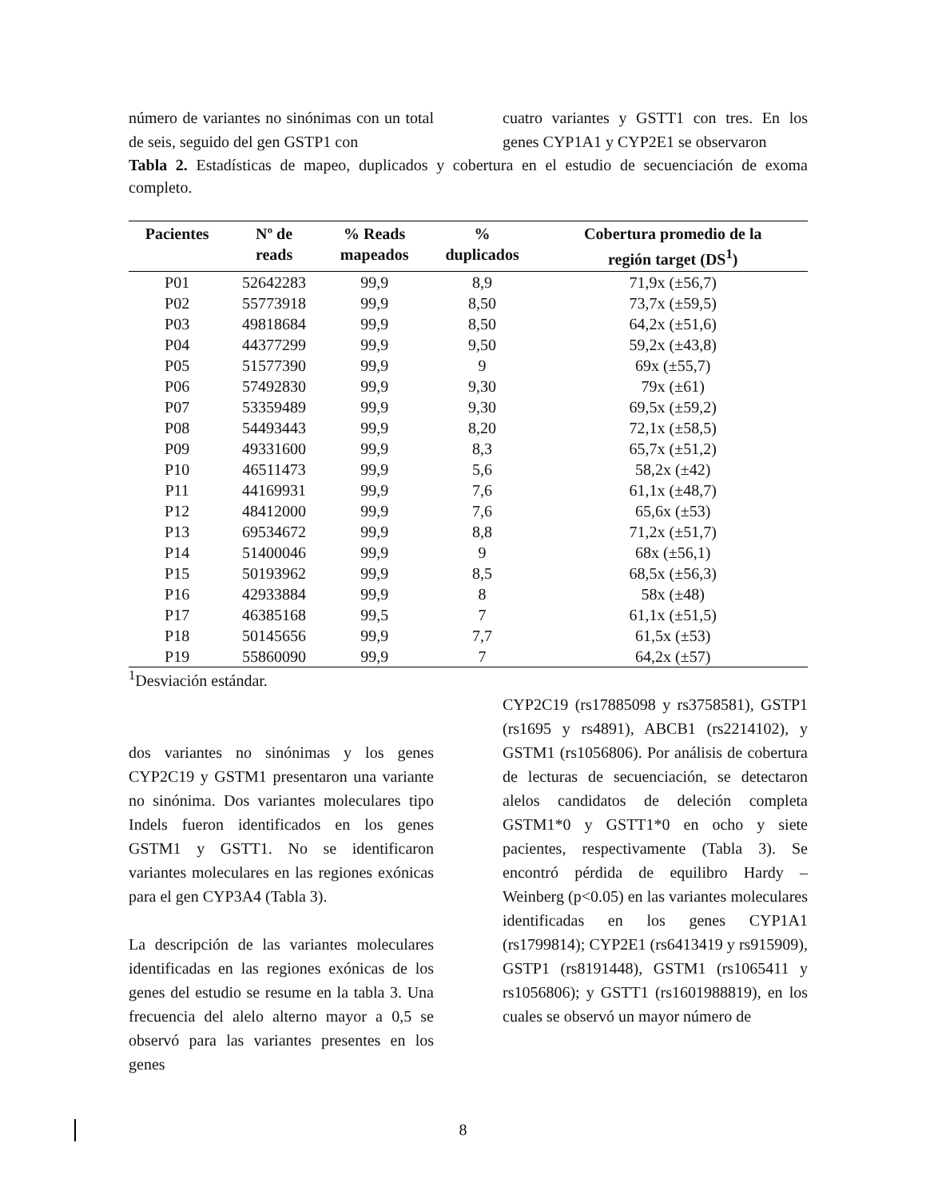número de variantes no sinónimas con un total de seis, seguido del gen GSTP1 con
cuatro variantes y GSTT1 con tres. En los genes CYP1A1 y CYP2E1 se observaron
Tabla 2. Estadísticas de mapeo, duplicados y cobertura en el estudio de secuenciación de exoma completo.
| Pacientes | Nº de reads | % Reads mapeados | % duplicados | Cobertura promedio de la región target (DS<sup>1</sup>) |
| --- | --- | --- | --- | --- |
| P01 | 52642283 | 99,9 | 8,9 | 71,9x (±56,7) |
| P02 | 55773918 | 99,9 | 8,50 | 73,7x (±59,5) |
| P03 | 49818684 | 99,9 | 8,50 | 64,2x (±51,6) |
| P04 | 44377299 | 99,9 | 9,50 | 59,2x (±43,8) |
| P05 | 51577390 | 99,9 | 9 | 69x (±55,7) |
| P06 | 57492830 | 99,9 | 9,30 | 79x (±61) |
| P07 | 53359489 | 99,9 | 9,30 | 69,5x (±59,2) |
| P08 | 54493443 | 99,9 | 8,20 | 72,1x (±58,5) |
| P09 | 49331600 | 99,9 | 8,3 | 65,7x (±51,2) |
| P10 | 46511473 | 99,9 | 5,6 | 58,2x (±42) |
| P11 | 44169931 | 99,9 | 7,6 | 61,1x (±48,7) |
| P12 | 48412000 | 99,9 | 7,6 | 65,6x (±53) |
| P13 | 69534672 | 99,9 | 8,8 | 71,2x (±51,7) |
| P14 | 51400046 | 99,9 | 9 | 68x (±56,1) |
| P15 | 50193962 | 99,9 | 8,5 | 68,5x (±56,3) |
| P16 | 42933884 | 99,9 | 8 | 58x (±48) |
| P17 | 46385168 | 99,5 | 7 | 61,1x (±51,5) |
| P18 | 50145656 | 99,9 | 7,7 | 61,5x (±53) |
| P19 | 55860090 | 99,9 | 7 | 64,2x (±57) |
<sup>1</sup> Desviación estándar.
dos variantes no sinónimas y los genes CYP2C19 y GSTM1 presentaron una variante no sinónima. Dos variantes moleculares tipo Indels fueron identificados en los genes GSTM1 y GSTT1. No se identificaron variantes moleculares en las regiones exónicas para el gen CYP3A4 (Tabla 3).
La descripción de las variantes moleculares identificadas en las regiones exónicas de los genes del estudio se resume en la tabla 3. Una frecuencia del alelo alterno mayor a 0,5 se observó para las variantes presentes en los genes
CYP2C19 (rs17885098 y rs3758581), GSTP1 (rs1695 y rs4891), ABCB1 (rs2214102), y GSTM1 (rs1056806). Por análisis de cobertura de lecturas de secuenciación, se detectaron alelos candidatos de deleción completa GSTM1*0 y GSTT1*0 en ocho y siete pacientes, respectivamente (Tabla 3). Se encontró pérdida de equilibro Hardy – Weinberg (p<0.05) en las variantes moleculares identificadas en los genes CYP1A1 (rs1799814); CYP2E1 (rs6413419 y rs915909), GSTP1 (rs8191448), GSTM1 (rs1065411 y rs1056806); y GSTT1 (rs1601988819), en los cuales se observó un mayor número de
8